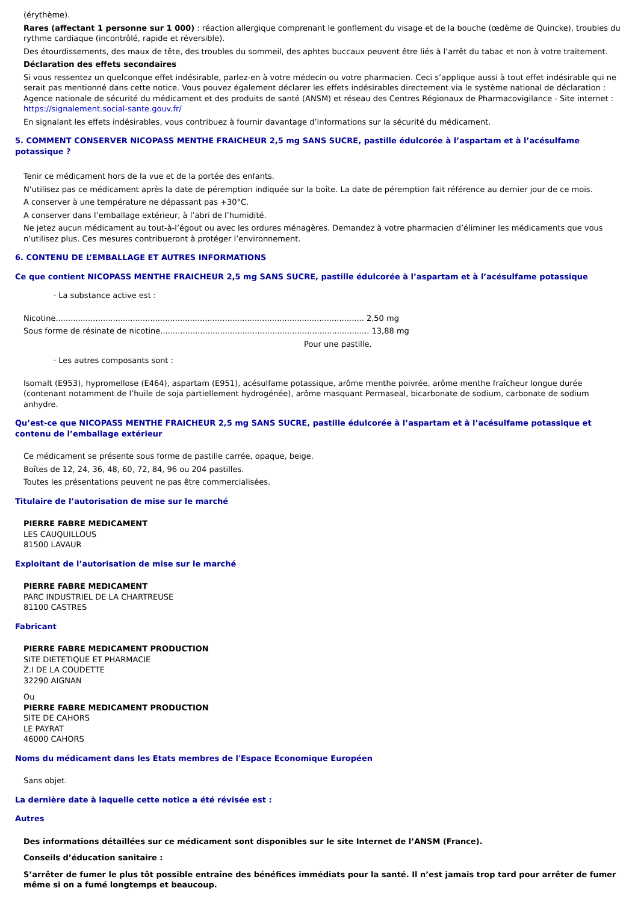(érythème).
Rares (affectant 1 personne sur 1 000) : réaction allergique comprenant le gonflement du visage et de la bouche (œdème de Quincke), troubles du rythme cardiaque (incontrôlé, rapide et réversible).
Des étourdissements, des maux de tête, des troubles du sommeil, des aphtes buccaux peuvent être liés à l’arrêt du tabac et non à votre traitement.
Déclaration des effets secondaires
Si vous ressentez un quelconque effet indésirable, parlez-en à votre médecin ou votre pharmacien. Ceci s’applique aussi à tout effet indésirable qui ne serait pas mentionné dans cette notice. Vous pouvez également déclarer les effets indésirables directement via le système national de déclaration : Agence nationale de sécurité du médicament et des produits de santé (ANSM) et réseau des Centres Régionaux de Pharmacovigilance - Site internet : https://signalement.social-sante.gouv.fr/
En signalant les effets indésirables, vous contribuez à fournir davantage d’informations sur la sécurité du médicament.
5. COMMENT CONSERVER NICOPASS MENTHE FRAICHEUR 2,5 mg SANS SUCRE, pastille édulcorée à l’aspartam et à l’acésulfame potassique ?
Tenir ce médicament hors de la vue et de la portée des enfants.
N’utilisez pas ce médicament après la date de péremption indiquée sur la boîte. La date de péremption fait référence au dernier jour de ce mois.
A conserver à une température ne dépassant pas +30°C.
A conserver dans l’emballage extérieur, à l’abri de l’humidité.
Ne jetez aucun médicament au tout-à-l’égout ou avec les ordures ménagères. Demandez à votre pharmacien d’éliminer les médicaments que vous n’utilisez plus. Ces mesures contribueront à protéger l’environnement.
6. CONTENU DE L’EMBALLAGE ET AUTRES INFORMATIONS
Ce que contient NICOPASS MENTHE FRAICHEUR 2,5 mg SANS SUCRE, pastille édulcorée à l’aspartam et à l’acésulfame potassique
· La substance active est :
Nicotine............................................................................................................................ 2,50 mg
Sous forme de résinate de nicotine.................................................................................... 13,88 mg
Pour une pastille.
· Les autres composants sont :
Isomalt (E953), hypromellose (E464), aspartam (E951), acésulfame potassique, arôme menthe poivrée, arôme menthe fraîcheur longue durée (contenant notamment de l’huile de soja partiellement hydrogénée), arôme masquant Permaseal, bicarbonate de sodium, carbonate de sodium anhydre.
Qu’est-ce que NICOPASS MENTHE FRAICHEUR 2,5 mg SANS SUCRE, pastille édulcorée à l’aspartam et à l’acésulfame potassique et contenu de l’emballage extérieur
Ce médicament se présente sous forme de pastille carrée, opaque, beige.
Boîtes de 12, 24, 36, 48, 60, 72, 84, 96 ou 204 pastilles.
Toutes les présentations peuvent ne pas être commercialisées.
Titulaire de l’autorisation de mise sur le marché
PIERRE FABRE MEDICAMENT
LES CAUQUILLOUS
81500 LAVAUR
Exploitant de l’autorisation de mise sur le marché
PIERRE FABRE MEDICAMENT
PARC INDUSTRIEL DE LA CHARTREUSE
81100 CASTRES
Fabricant
PIERRE FABRE MEDICAMENT PRODUCTION
SITE DIETETIQUE ET PHARMACIE
Z.I DE LA COUDETTE
32290 AIGNAN
Ou
PIERRE FABRE MEDICAMENT PRODUCTION
SITE DE CAHORS
LE PAYRAT
46000 CAHORS
Noms du médicament dans les Etats membres de l'Espace Economique Européen
Sans objet.
La dernière date à laquelle cette notice a été révisée est :
Autres
Des informations détaillées sur ce médicament sont disponibles sur le site Internet de l’ANSM (France).
Conseils d’éducation sanitaire :
S’arrêter de fumer le plus tôt possible entraîne des bénéfices immédiats pour la santé. Il n’est jamais trop tard pour arrêter de fumer même si on a fumé longtemps et beaucoup.